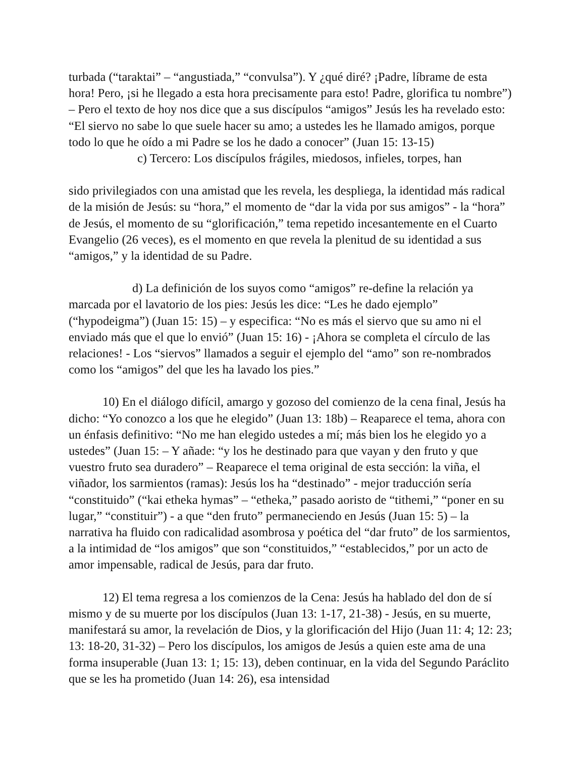turbada (“taraktai” – “angustiada,” “convulsa”). Y ¿qué diré? ¡Padre, líbrame de esta hora! Pero, ¡si he llegado a esta hora precisamente para esto! Padre, glorifica tu nombre”) – Pero el texto de hoy nos dice que a sus discípulos “amigos” Jesús les ha revelado esto: “El siervo no sabe lo que suele hacer su amo; a ustedes les he llamado amigos, porque todo lo que he oído a mi Padre se los he dado a conocer” (Juan 15: 13-15)
c) Tercero: Los discípulos frágiles, miedosos, infieles, torpes, han
sido privilegiados con una amistad que les revela, les despliega, la identidad más radical de la misión de Jesús: su “hora,” el momento de “dar la vida por sus amigos” - la “hora” de Jesús, el momento de su “glorificación,” tema repetido incesantemente en el Cuarto Evangelio (26 veces), es el momento en que revela la plenitud de su identidad a sus “amigos,” y la identidad de su Padre.
d) La definición de los suyos como “amigos” re-define la relación ya marcada por el lavatorio de los pies: Jesús les dice: “Les he dado ejemplo” (“hypodeigma”) (Juan 15: 15) – y especifica: “No es más el siervo que su amo ni el enviado más que el que lo envió” (Juan 15: 16) - ¡Ahora se completa el círculo de las relaciones! - Los “siervos” llamados a seguir el ejemplo del “amo” son re-nombrados como los “amigos” del que les ha lavado los pies.”
10) En el diálogo difícil, amargo y gozoso del comienzo de la cena final, Jesús ha dicho: “Yo conozco a los que he elegido” (Juan 13: 18b) – Reaparece el tema, ahora con un énfasis definitivo: “No me han elegido ustedes a mí; más bien los he elegido yo a ustedes” (Juan 15: – Y añade: “y los he destinado para que vayan y den fruto y que vuestro fruto sea duradero” – Reaparece el tema original de esta sección: la viña, el viñador, los sarmientos (ramas): Jesús los ha “destinado” - mejor traducción sería “constituido” (“kai etheka hymas” – “etheka,” pasado aoristo de “tithemi,” “poner en su lugar,” “constituir”) - a que “den fruto” permaneciendo en Jesús (Juan 15: 5) – la narrativa ha fluido con radicalidad asombrosa y poética del “dar fruto” de los sarmientos, a la intimidad de “los amigos” que son “constituidos,” “establecidos,” por un acto de amor impensable, radical de Jesús, para dar fruto.
12) El tema regresa a los comienzos de la Cena: Jesús ha hablado del don de sí mismo y de su muerte por los discípulos (Juan 13: 1-17, 21-38) - Jesús, en su muerte, manifestará su amor, la revelación de Dios, y la glorificación del Hijo (Juan 11: 4; 12: 23; 13: 18-20, 31-32) – Pero los discípulos, los amigos de Jesús a quien este ama de una forma insuperable (Juan 13: 1; 15: 13), deben continuar, en la vida del Segundo Paráclito que se les ha prometido (Juan 14: 26), esa intensidad